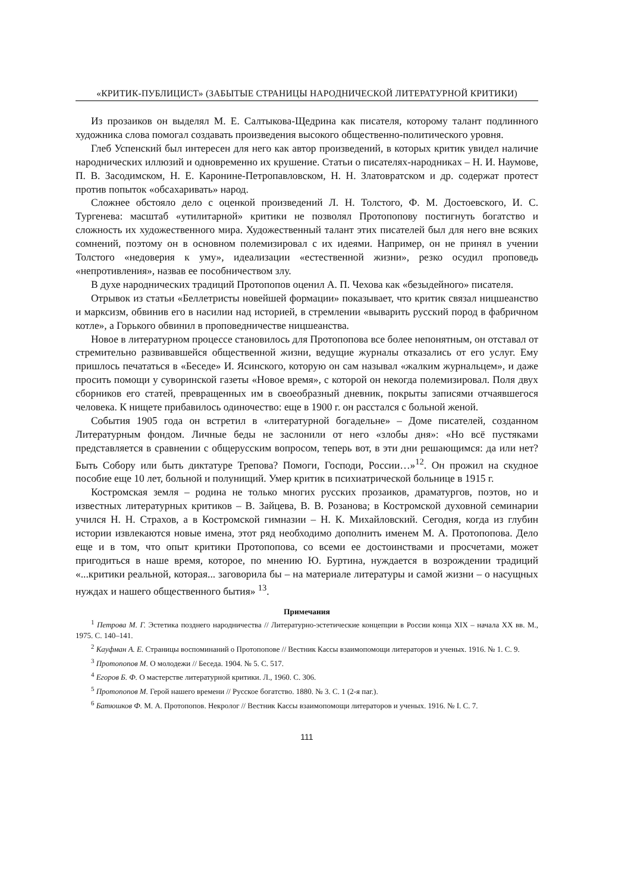«КРИТИК-ПУБЛИЦИСТ» (ЗАБЫТЫЕ СТРАНИЦЫ НАРОДНИЧЕСКОЙ ЛИТЕРАТУРНОЙ КРИТИКИ)
Из прозаиков он выделял М. Е. Салтыкова-Щедрина как писателя, которому талант подлинного художника слова помогал создавать произведения высокого общественно-политического уровня.
Глеб Успенский был интересен для него как автор произведений, в которых критик увидел наличие народнических иллюзий и одновременно их крушение. Статьи о писателях-народниках – Н. И. Наумове, П. В. Засодимском, Н. Е. Каронине-Петропавловском, Н. Н. Златовратском и др. содержат протест против попыток «обсахаривать» народ.
Сложнее обстояло дело с оценкой произведений Л. Н. Толстого, Ф. М. Достоевского, И. С. Тургенева: масштаб «утилитарной» критики не позволял Протопопову постигнуть богатство и сложность их художественного мира. Художественный талант этих писателей был для него вне всяких сомнений, поэтому он в основном полемизировал с их идеями. Например, он не принял в учении Толстого «недоверия к уму», идеализации «естественной жизни», резко осудил проповедь «непротивления», назвав ее пособничеством злу.
В духе народнических традиций Протопопов оценил А. П. Чехова как «безыдейного» писателя.
Отрывок из статьи «Беллетристы новейшей формации» показывает, что критик связал ницшеанство и марксизм, обвинив его в насилии над историей, в стремлении «выварить русский пород в фабричном котле», а Горького обвинил в проповедничестве ницшеанства.
Новое в литературном процессе становилось для Протопопова все более непонятным, он отставал от стремительно развивавшейся общественной жизни, ведущие журналы отказались от его услуг. Ему пришлось печататься в «Беседе» И. Ясинского, которую он сам называл «жалким журнальцем», и даже просить помощи у суворинской газеты «Новое время», с которой он некогда полемизировал. Поля двух сборников его статей, превращенных им в своеобразный дневник, покрыты записями отчаявшегося человека. К нищете прибавилось одиночество: еще в 1900 г. он расстался с больной женой.
События 1905 года он встретил в «литературной богадельне» – Доме писателей, созданном Литературным фондом. Личные беды не заслонили от него «злобы дня»: «Но всё пустяками представляется в сравнении с общерусским вопросом, теперь вот, в эти дни решающимся: да или нет? Быть Собору или быть диктатуре Трепова? Помоги, Господи, России…»<sup>12</sup>. Он прожил на скудное пособие еще 10 лет, больной и полунищий. Умер критик в психиатрической больнице в 1915 г.
Костромская земля – родина не только многих русских прозаиков, драматургов, поэтов, но и известных литературных критиков – В. Зайцева, В. В. Розанова; в Костромской духовной семинарии учился Н. Н. Страхов, а в Костромской гимназии – Н. К. Михайловский. Сегодня, когда из глубин истории извлекаются новые имена, этот ряд необходимо дополнить именем М. А. Протопопова. Дело еще и в том, что опыт критики Протопопова, со всеми ее достоинствами и просчетами, может пригодиться в наше время, которое, по мнению Ю. Буртина, нуждается в возрождении традиций «...критики реальной, которая... заговорила бы – на материале литературы и самой жизни – о насущных нуждах и нашего общественного бытия» <sup>13</sup>.
Примечания
<sup>1</sup> Петрова М. Г. Эстетика позднего народничества // Литературно-эстетические концепции в России конца XIX – начала XX вв. М., 1975. С. 140–141.
<sup>2</sup> Кауфман А. Е. Страницы воспоминаний о Протопопове // Вестник Кассы взаимопомощи литераторов и ученых. 1916. № 1. С. 9.
<sup>3</sup> Протопопов М. О молодежи // Беседа. 1904. № 5. С. 517.
<sup>4</sup> Егоров Б. Ф. О мастерстве литературной критики. Л., 1960. С. 306.
<sup>5</sup> Протопопов М. Герой нашего времени // Русское богатство. 1880. № 3. С. 1 (2-я паг.).
<sup>6</sup> Батюшков Ф. М. А. Протопопов. Некролог // Вестник Кассы взаимопомощи литераторов и ученых. 1916. № I. С. 7.
111